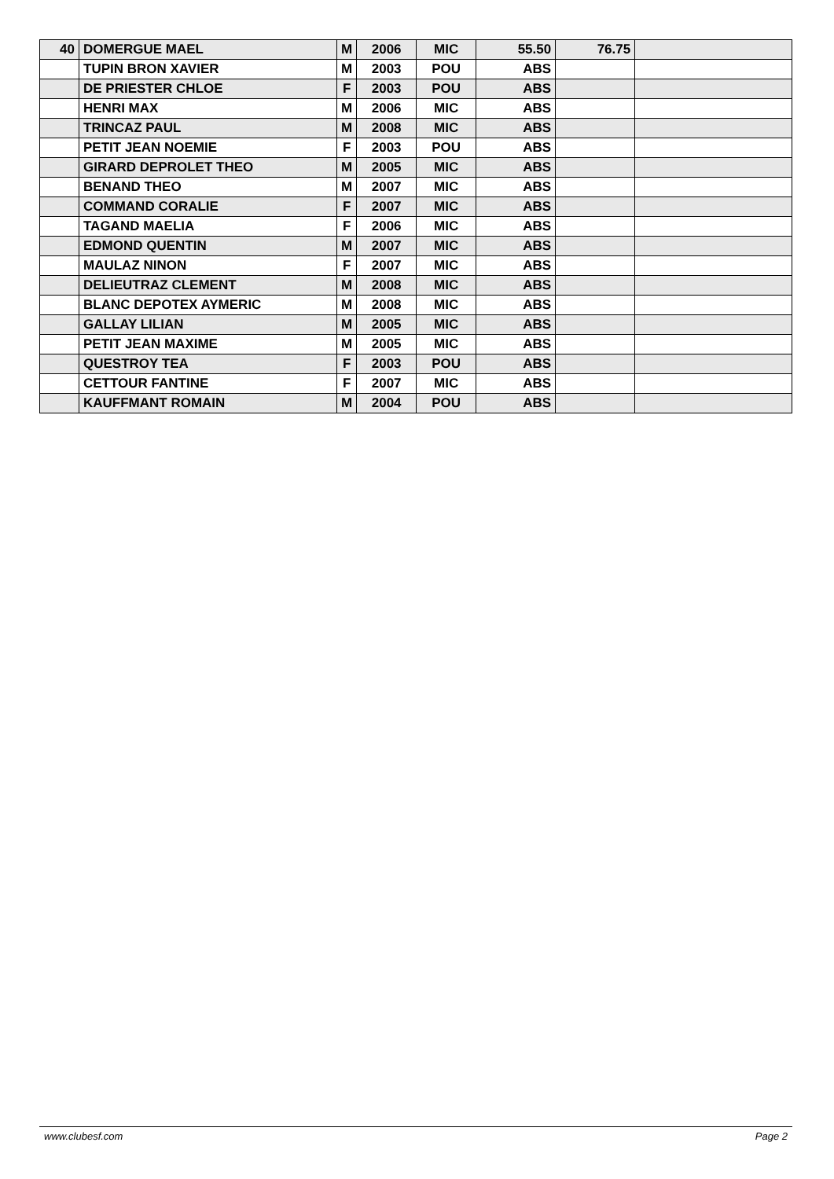| 40 | DOMERGUE MAEL | M | 2006 | MIC | 55.50 | 76.75 | |
| | TUPIN BRON XAVIER | M | 2003 | POU | ABS | | |
| | DE PRIESTER CHLOE | F | 2003 | POU | ABS | | |
| | HENRI MAX | M | 2006 | MIC | ABS | | |
| | TRINCAZ PAUL | M | 2008 | MIC | ABS | | |
| | PETIT JEAN NOEMIE | F | 2003 | POU | ABS | | |
| | GIRARD DEPROLET THEO | M | 2005 | MIC | ABS | | |
| | BENAND THEO | M | 2007 | MIC | ABS | | |
| | COMMAND CORALIE | F | 2007 | MIC | ABS | | |
| | TAGAND MAELIA | F | 2006 | MIC | ABS | | |
| | EDMOND QUENTIN | M | 2007 | MIC | ABS | | |
| | MAULAZ NINON | F | 2007 | MIC | ABS | | |
| | DELIEUTRAZ CLEMENT | M | 2008 | MIC | ABS | | |
| | BLANC DEPOTEX AYMERIC | M | 2008 | MIC | ABS | | |
| | GALLAY LILIAN | M | 2005 | MIC | ABS | | |
| | PETIT JEAN MAXIME | M | 2005 | MIC | ABS | | |
| | QUESTROY TEA | F | 2003 | POU | ABS | | |
| | CETTOUR FANTINE | F | 2007 | MIC | ABS | | |
| | KAUFFMANT ROMAIN | M | 2004 | POU | ABS | | |
www.clubesf.com Page 2